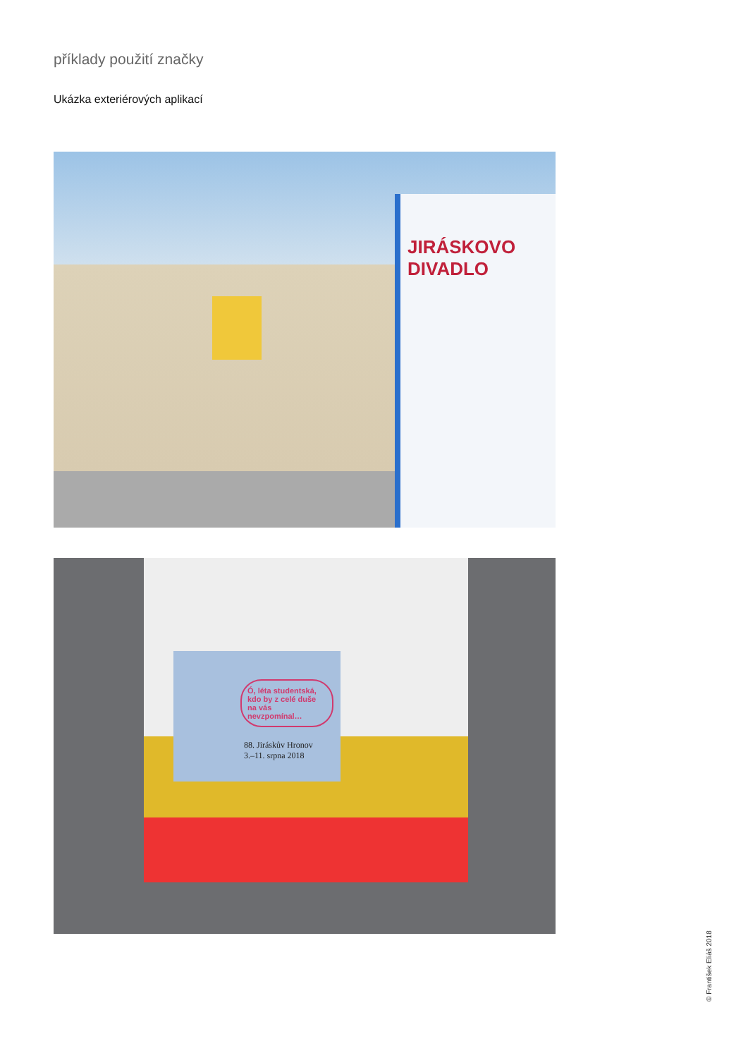příklady použití značky
Ukázka exteriérových aplikací
JIRÁSKOVO DIVADLO
Ó, léta studentská, kdo by z celé duše na vás nevzpomínal…
88. Jiráskův Hronov
3.–11. srpna 2018
© František Eliáš 2018